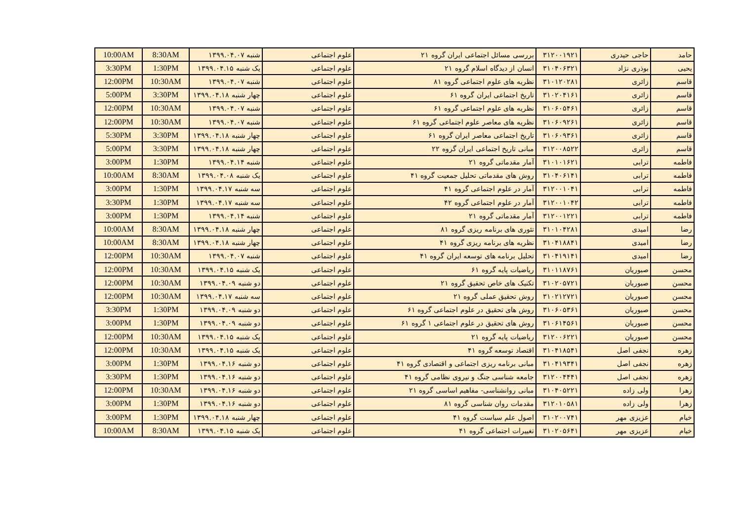| 10:00AM | 8:30AM | شنبه ۱۳۹۹.۰۴.۰۷ | علوم اجتماعی | بررسی مسائل اجتماعی ایران گروه ۲۱ | ۳۱۲۰۰۱۹۲۱ | حاجی حیدری | حامد |
| 3:30PM | 1:30PM | یک شنبه ۱۳۹۹.۰۴.۱۵ | علوم اجتماعی | انسان از دیدگاه اسلام گروه ۲۱ | ۳۱۰۴۰۶۳۲۱ | بوذری نژاد | یحیی |
| 12:00PM | 10:30AM | شنبه ۱۳۹۹.۰۴.۰۷ | علوم اجتماعی | نظریه های علوم اجتماعی گروه ۸۱ | ۳۱۰۱۲۰۲۸۱ | زائری | قاسم |
| 5:00PM | 3:30PM | چهار شنبه ۱۳۹۹.۰۴.۱۸ | علوم اجتماعی | تاریخ اجتماعی ایران گروه ۶۱ | ۳۱۰۲۰۴۱۶۱ | زائری | قاسم |
| 12:00PM | 10:30AM | شنبه ۱۳۹۹.۰۴.۰۷ | علوم اجتماعی | نظریه های علوم اجتماعی گروه ۶۱ | ۳۱۰۶۰۵۴۶۱ | زائری | قاسم |
| 12:00PM | 10:30AM | شنبه ۱۳۹۹.۰۴.۰۷ | علوم اجتماعی | نظریه های معاصر علوم اجتماعی گروه ۶۱ | ۳۱۰۶۰۹۲۶۱ | زائری | قاسم |
| 5:30PM | 3:30PM | چهار شنبه ۱۳۹۹.۰۴.۱۸ | علوم اجتماعی | تاریخ اجتماعی معاصر ایران گروه ۶۱ | ۳۱۰۶۰۹۳۶۱ | زائری | قاسم |
| 5:00PM | 3:30PM | چهار شنبه ۱۳۹۹.۰۴.۱۸ | علوم اجتماعی | مبانی تاریخ اجتماعی ایران گروه ۲۲ | ۳۱۲۰۰۸۵۲۲ | زائری | قاسم |
| 3:00PM | 1:30PM | شنبه ۱۳۹۹.۰۴.۱۴ | علوم اجتماعی | آمار مقدماتی گروه ۲۱ | ۳۱۰۱۰۱۶۲۱ | ترابی | فاطمه |
| 10:00AM | 8:30AM | یک شنبه ۱۳۹۹.۰۴.۰۸ | علوم اجتماعی | روش های مقدماتی تحلیل جمعیت گروه ۴۱ | ۳۱۰۴۰۶۱۴۱ | ترابی | فاطمه |
| 3:00PM | 1:30PM | سه شنبه ۱۳۹۹.۰۴.۱۷ | علوم اجتماعی | آمار در علوم اجتماعی گروه ۴۱ | ۳۱۲۰۰۱۰۴۱ | ترابی | فاطمه |
| 3:30PM | 1:30PM | سه شنبه ۱۳۹۹.۰۴.۱۷ | علوم اجتماعی | آمار در علوم اجتماعی گروه ۴۲ | ۳۱۲۰۰۱۰۴۲ | ترابی | فاطمه |
| 3:00PM | 1:30PM | شنبه ۱۳۹۹.۰۴.۱۴ | علوم اجتماعی | آمار مقدماتی گروه ۲۱ | ۳۱۲۰۰۱۲۲۱ | ترابی | فاطمه |
| 10:00AM | 8:30AM | چهار شنبه ۱۳۹۹.۰۴.۱۸ | علوم اجتماعی | تئوری های برنامه ریزی گروه ۸۱ | ۳۱۰۱۰۴۲۸۱ | امیدی | رضا |
| 10:00AM | 8:30AM | چهار شنبه ۱۳۹۹.۰۴.۱۸ | علوم اجتماعی | نظریه های برنامه ریزی گروه ۴۱ | ۳۱۰۴۱۸۸۴۱ | امیدی | رضا |
| 12:00PM | 10:30AM | شنبه ۱۳۹۹.۰۴.۰۷ | علوم اجتماعی | تحلیل برنامه های توسعه ایران گروه ۴۱ | ۳۱۰۴۱۹۱۴۱ | امیدی | رضا |
| 12:00PM | 10:30AM | یک شنبه ۱۳۹۹.۰۴.۱۵ | علوم اجتماعی | ریاضیات پایه گروه ۶۱ | ۳۱۰۱۱۸۷۶۱ | صبوریان | محسن |
| 12:00PM | 10:30AM | دو شنبه ۱۳۹۹.۰۴.۰۹ | علوم اجتماعی | تکنیک های خاص تحقیق گروه ۲۱ | ۳۱۰۲۰۵۷۲۱ | صبوریان | محسن |
| 12:00PM | 10:30AM | سه شنبه ۱۳۹۹.۰۴.۱۷ | علوم اجتماعی | روش تحقیق عملی گروه ۲۱ | ۳۱۰۲۱۲۷۲۱ | صبوریان | محسن |
| 3:30PM | 1:30PM | دو شنبه ۱۳۹۹.۰۴.۰۹ | علوم اجتماعی | روش های تحقیق در علوم اجتماعی گروه ۶۱ | ۳۱۰۶۰۵۳۶۱ | صبوریان | محسن |
| 3:00PM | 1:30PM | دو شنبه ۱۳۹۹.۰۴.۰۹ | علوم اجتماعی | روش های تحقیق در علوم اجتماعی ۱ گروه ۶۱ | ۳۱۰۶۱۴۵۶۱ | صبوریان | محسن |
| 12:00PM | 10:30AM | یک شنبه ۱۳۹۹.۰۴.۱۵ | علوم اجتماعی | ریاضیات پایه گروه ۲۱ | ۳۱۲۰۰۶۲۲۱ | صبوریان | محسن |
| 12:00PM | 10:30AM | یک شنبه ۱۳۹۹.۰۴.۱۵ | علوم اجتماعی | اقتصاد توسعه گروه ۴۱ | ۳۱۰۴۱۸۵۴۱ | نجفی اصل | زهره |
| 3:00PM | 1:30PM | دو شنبه ۱۳۹۹.۰۴.۱۶ | علوم اجتماعی | مبانی برنامه ریزی اجتماعی و اقتصادی گروه ۴۱ | ۳۱۰۴۱۹۳۴۱ | نجفی اصل | زهره |
| 3:30PM | 1:30PM | دو شنبه ۱۳۹۹.۰۴.۱۶ | علوم اجتماعی | جامعه شناسی جنگ و نیروی نظامی گروه ۴۱ | ۳۱۲۰۰۴۴۴۱ | نجفی اصل | زهره |
| 12:00PM | 10:30AM | دو شنبه ۱۳۹۹.۰۴.۱۶ | علوم اجتماعی | مبانی روانشناسی- مفاهیم اساسی گروه ۲۱ | ۳۱۰۴۰۵۲۲۱ | ولی زاده | زهرا |
| 3:00PM | 1:30PM | دو شنبه ۱۳۹۹.۰۴.۱۶ | علوم اجتماعی | مقدمات روان شناسی گروه ۸۱ | ۳۱۲۰۱۰۵۸۱ | ولی زاده | زهرا |
| 3:00PM | 1:30PM | چهار شنبه ۱۳۹۹.۰۴.۱۸ | علوم اجتماعی | اصول علم سیاست گروه ۴۱ | ۳۱۰۲۰۰۷۴۱ | عزیزی مهر | خیام |
| 10:00AM | 8:30AM | یک شنبه ۱۳۹۹.۰۴.۱۵ | علوم اجتماعی | تغییرات اجتماعی گروه ۴۱ | ۳۱۰۲۰۵۶۴۱ | عزیزی مهر | خیام |